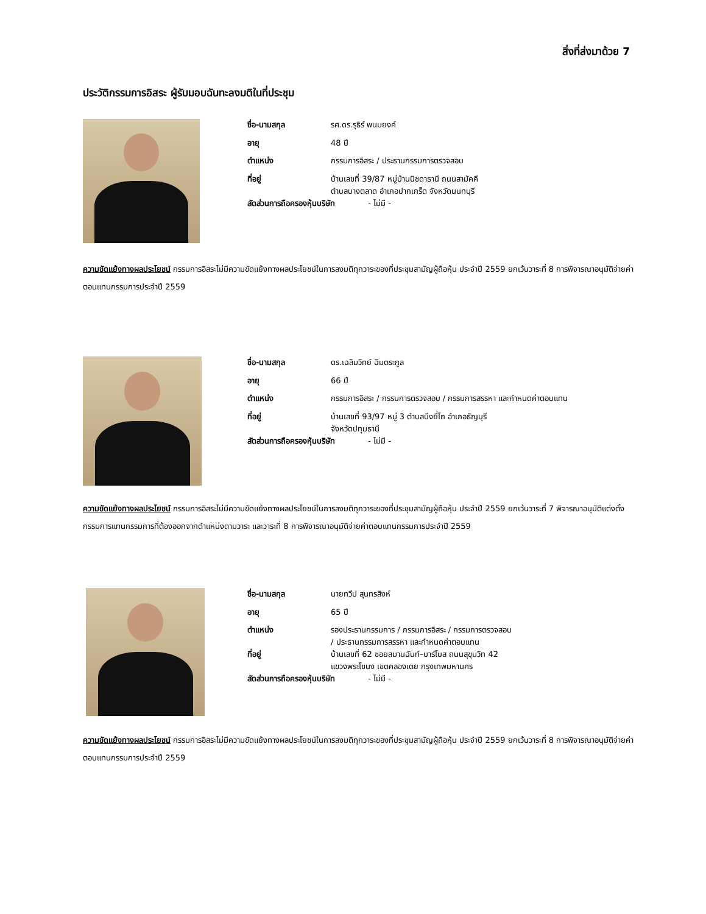สิ่งที่ส่งมาด้วย 7
ประวัติกรรมการอิสระ ผู้รับมอบฉันทะลงมติในที่ประชุม
| ชื่อ-นามสกุล | รศ.ดร.รุธิร์ พนมยงค์ |
| อายุ | 48 ปี |
| ตำแหน่ง | กรรมการอิสระ / ประธานกรรมการตรวจสอบ |
| ที่อยู่ | บ้านเลขที่ 39/87 หมู่บ้านนิชดาธานี ถนนสามัคคี ตำบลบางตลาด อำเภอปากเกร็ด จังหวัดนนทบุรี |
| สัดส่วนการถือครองหุ้นบริษัท - ไม่มี - | |
ความขัดแย้งทางผลประโยชน์ กรรมการอิสระไม่มีความขัดแย้งทางผลประโยชน์ในการลงมติทุกวาระของที่ประชุมสามัญผู้ถือหุ้น ประจำปี 2559 ยกเว้นวาระที่ 8 การพิจารณาอนุมัติจ่ายค่าตอบแทนกรรมการประจำปี 2559
| ชื่อ-นามสกุล | ดร.เฉลิมวิทย์ ฉิมตระกูล |
| อายุ | 66 ปี |
| ตำแหน่ง | กรรมการอิสระ / กรรมการตรวจสอบ / กรรมการสรรหา และกำหนดค่าตอบแทน |
| ที่อยู่ | บ้านเลขที่ 93/97 หมู่ 3 ตำบลบึงยี่โถ อำเภอธัญบุรี จังหวัดปทุมธานี |
| สัดส่วนการถือครองหุ้นบริษัท - ไม่มี - | |
ความขัดแย้งทางผลประโยชน์ กรรมการอิสระไม่มีความขัดแย้งทางผลประโยชน์ในการลงมติทุกวาระของที่ประชุมสามัญผู้ถือหุ้น ประจำปี 2559 ยกเว้นวาระที่ 7 พิจารณาอนุมัติแต่งตั้งกรรมการแทนกรรมการที่ต้องออกจากตำแหน่งตามวาระ และวาระที่ 8 การพิจารณาอนุมัติจ่ายค่าตอบแทนกรรมการประจำปี 2559
| ชื่อ-นามสกุล | นายทวีป สุนทรสิงห์ |
| อายุ | 65 ปี |
| ตำแหน่ง | รองประธานกรรมการ / กรรมการอิสระ / กรรมการตรวจสอบ / ประธานกรรมการสรรหา และกำหนดค่าตอบแทน |
| ที่อยู่ | บ้านเลขที่ 62 ซอยสมานฉันท์–บาร์โบส ถนนสุขุมวิท 42 แขวงพระโขนง เขตคลองเตย กรุงเทพมหานคร |
| สัดส่วนการถือครองหุ้นบริษัท - ไม่มี - | |
ความขัดแย้งทางผลประโยชน์ กรรมการอิสระไม่มีความขัดแย้งทางผลประโยชน์ในการลงมติทุกวาระของที่ประชุมสามัญผู้ถือหุ้น ประจำปี 2559 ยกเว้นวาระที่ 8 การพิจารณาอนุมัติจ่ายค่าตอบแทนกรรมการประจำปี 2559